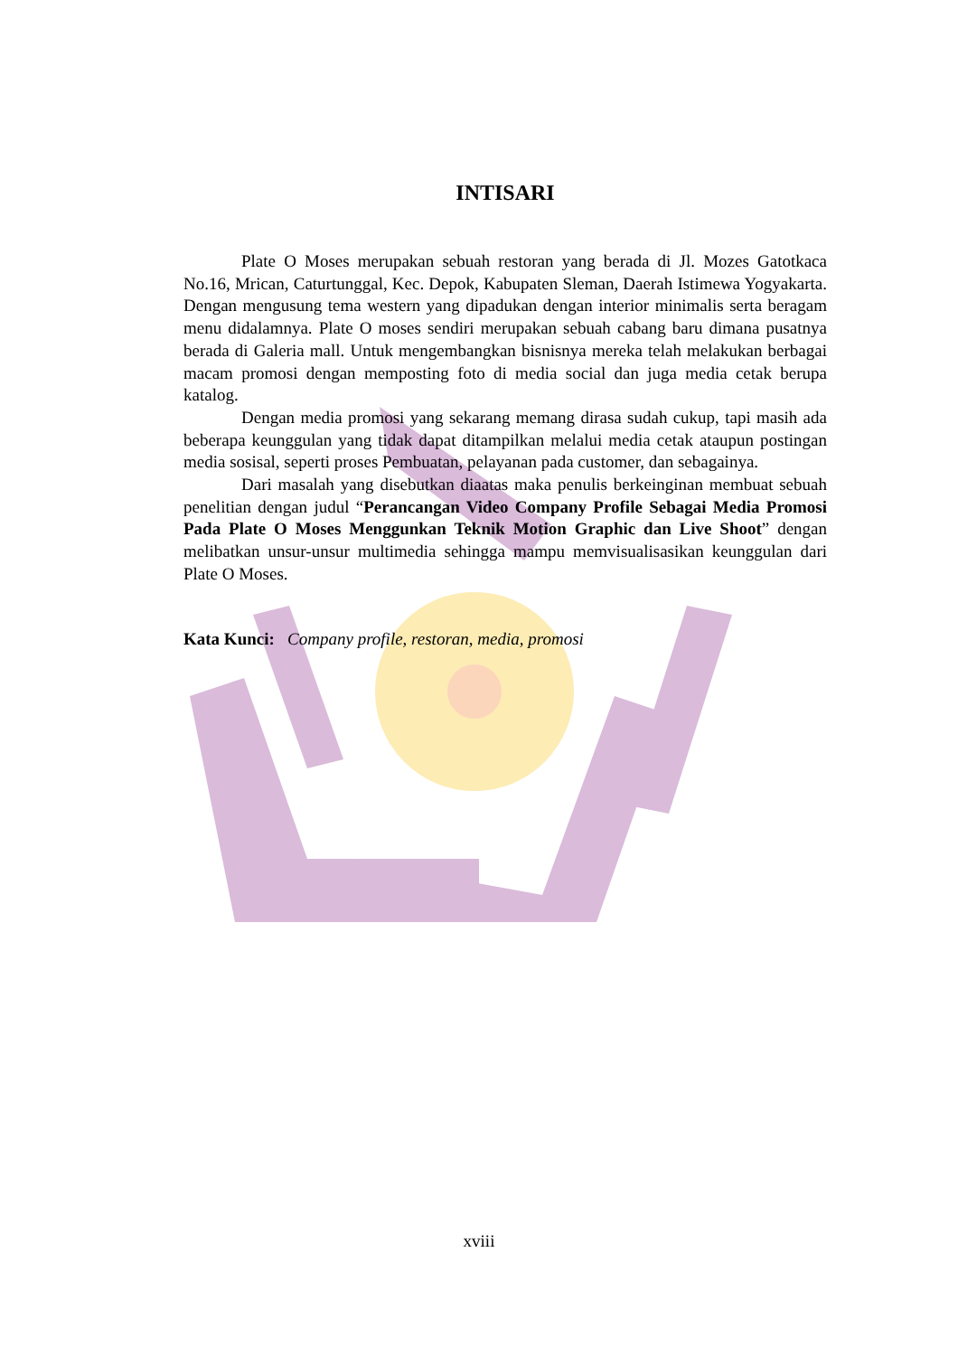INTISARI
Plate O Moses merupakan sebuah restoran yang berada di Jl. Mozes Gatotkaca No.16, Mrican, Caturtunggal, Kec. Depok, Kabupaten Sleman, Daerah Istimewa Yogyakarta. Dengan mengusung tema western yang dipadukan dengan interior minimalis serta beragam menu didalamnya. Plate O moses sendiri merupakan sebuah cabang baru dimana pusatnya berada di Galeria mall. Untuk mengembangkan bisnisnya mereka telah melakukan berbagai macam promosi dengan memposting foto di media social dan juga media cetak berupa katalog.
Dengan media promosi yang sekarang memang dirasa sudah cukup, tapi masih ada beberapa keunggulan yang tidak dapat ditampilkan melalui media cetak ataupun postingan media sosisal, seperti proses Pembuatan, pelayanan pada customer, dan sebagainya.
Dari masalah yang disebutkan diaatas maka penulis berkeinginan membuat sebuah penelitian dengan judul “Perancangan Video Company Profile Sebagai Media Promosi Pada Plate O Moses Menggunkan Teknik Motion Graphic dan Live Shoot” dengan melibatkan unsur-unsur multimedia sehingga mampu memvisualisasikan keunggulan dari Plate O Moses.
Kata Kunci: Company profile, restoran, media, promosi
xviii